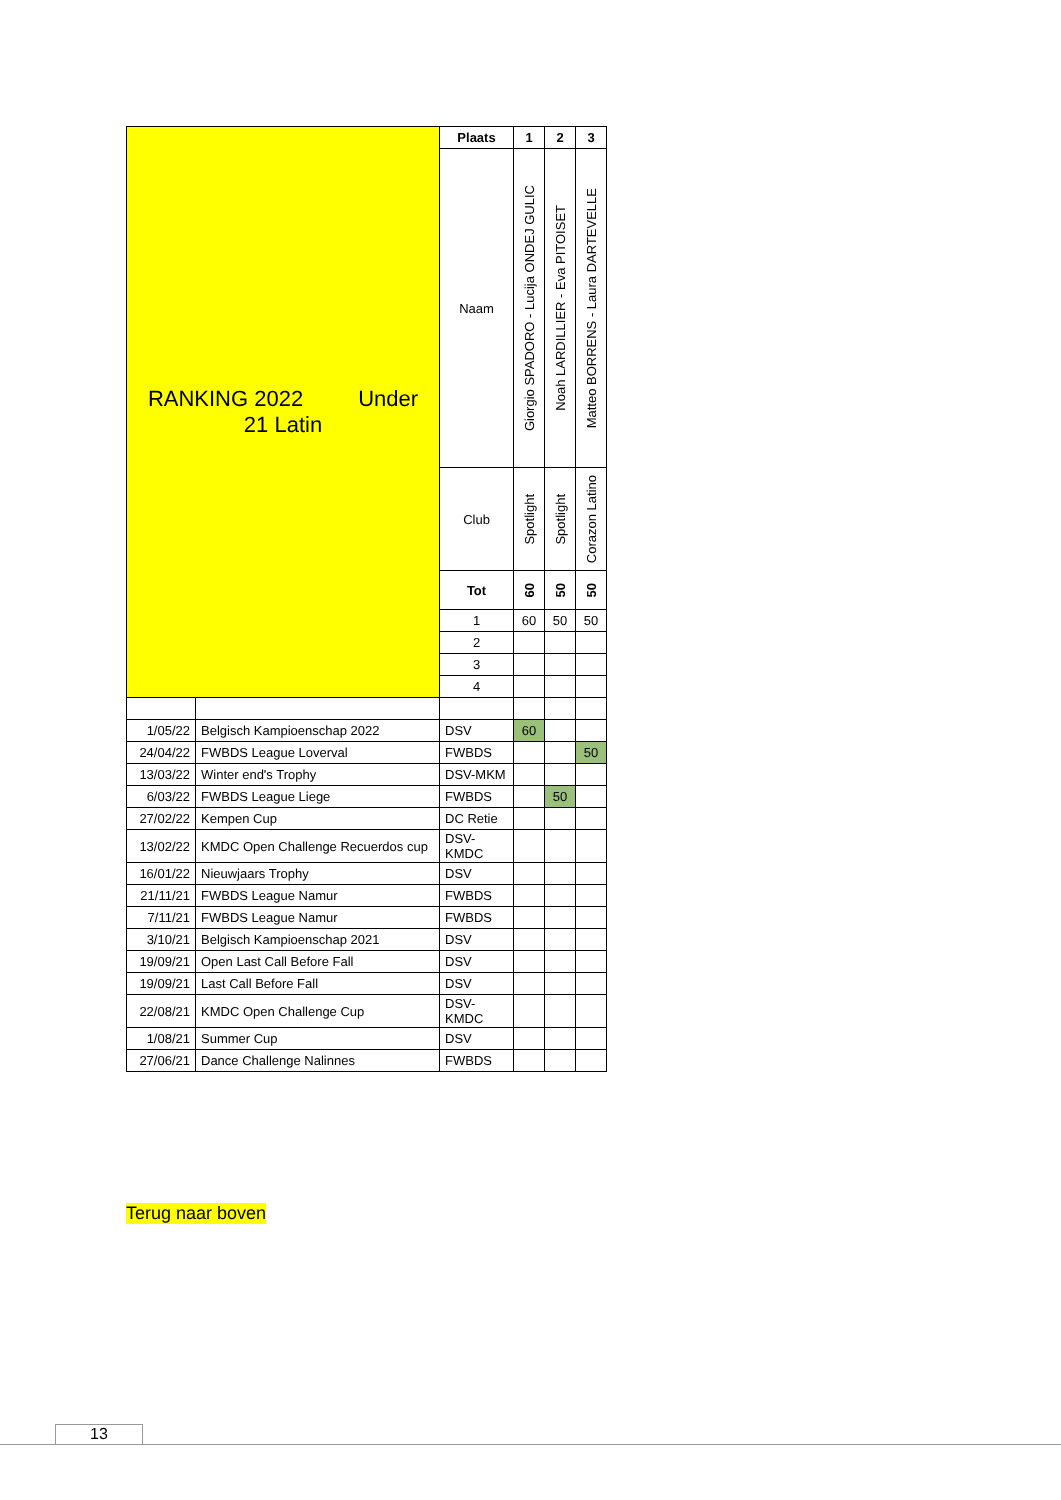| RANKING 2022 Under 21 Latin | | Plaats | 1 | 2 | 3 |
| | | Naam | Giorgio SPADORO - Lucija ONDEJ GULIC | Noah LARDILLIER - Eva PITOISET | Matteo BORRENS - Laura DARTEVELLE |
| | | Club | Spotlight | Spotlight | Corazon Latino |
| | | Tot | 60 | 50 | 50 |
| | | 1 | 60 | 50 | 50 |
| | | 2 | | | |
| | | 3 | | | |
| | | 4 | | | |
| 1/05/22 | Belgisch Kampioenschap 2022 | DSV | 60 | | |
| 24/04/22 | FWBDS League Loverval | FWBDS | | | 50 |
| 13/03/22 | Winter end's Trophy | DSV-MKM | | | |
| 6/03/22 | FWBDS League Liege | FWBDS | | 50 | |
| 27/02/22 | Kempen Cup | DC Retie | | | |
| 13/02/22 | KMDC Open Challenge Recuerdos cup | DSV- KMDC | | | |
| 16/01/22 | Nieuwjaars Trophy | DSV | | | |
| 21/11/21 | FWBDS League Namur | FWBDS | | | |
| 7/11/21 | FWBDS League Namur | FWBDS | | | |
| 3/10/21 | Belgisch Kampioenschap 2021 | DSV | | | |
| 19/09/21 | Open Last Call Before Fall | DSV | | | |
| 19/09/21 | Last Call Before Fall | DSV | | | |
| 22/08/21 | KMDC Open Challenge Cup | DSV- KMDC | | | |
| 1/08/21 | Summer Cup | DSV | | | |
| 27/06/21 | Dance Challenge Nalinnes | FWBDS | | | |
Terug naar boven
13